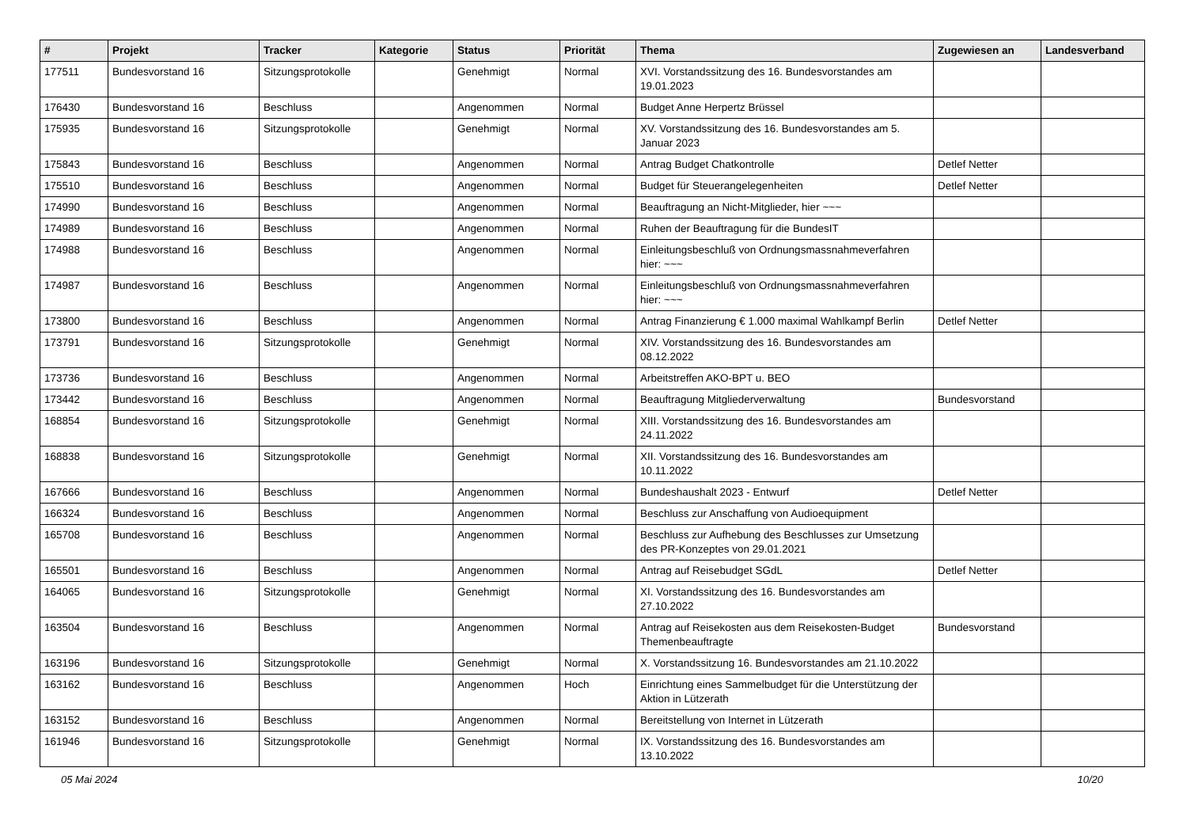| # | Projekt | Tracker | Kategorie | Status | Priorität | Thema | Zugewiesen an | Landesverband |
| --- | --- | --- | --- | --- | --- | --- | --- | --- |
| 177511 | Bundesvorstand 16 | Sitzungsprotokolle | | Genehmigt | Normal | XVI. Vorstandssitzung des 16. Bundesvorstandes am 19.01.2023 | | |
| 176430 | Bundesvorstand 16 | Beschluss | | Angenommen | Normal | Budget Anne Herpertz Brüssel | | |
| 175935 | Bundesvorstand 16 | Sitzungsprotokolle | | Genehmigt | Normal | XV. Vorstandssitzung des 16. Bundesvorstandes am 5. Januar 2023 | | |
| 175843 | Bundesvorstand 16 | Beschluss | | Angenommen | Normal | Antrag Budget Chatkontrolle | Detlef Netter | |
| 175510 | Bundesvorstand 16 | Beschluss | | Angenommen | Normal | Budget für Steuerangelegenheiten | Detlef Netter | |
| 174990 | Bundesvorstand 16 | Beschluss | | Angenommen | Normal | Beauftragung an Nicht-Mitglieder, hier ~~~ | | |
| 174989 | Bundesvorstand 16 | Beschluss | | Angenommen | Normal | Ruhen der Beauftragung für die BundesIT | | |
| 174988 | Bundesvorstand 16 | Beschluss | | Angenommen | Normal | Einleitungsbeschluß von Ordnungsmassnahmeverfahren hier: ~~~ | | |
| 174987 | Bundesvorstand 16 | Beschluss | | Angenommen | Normal | Einleitungsbeschluß von Ordnungsmassnahmeverfahren hier: ~~~ | | |
| 173800 | Bundesvorstand 16 | Beschluss | | Angenommen | Normal | Antrag Finanzierung € 1.000 maximal Wahlkampf Berlin | Detlef Netter | |
| 173791 | Bundesvorstand 16 | Sitzungsprotokolle | | Genehmigt | Normal | XIV. Vorstandssitzung des 16. Bundesvorstandes am 08.12.2022 | | |
| 173736 | Bundesvorstand 16 | Beschluss | | Angenommen | Normal | Arbeitstreffen AKO-BPT u. BEO | | |
| 173442 | Bundesvorstand 16 | Beschluss | | Angenommen | Normal | Beauftragung Mitgliederverwaltung | Bundesvorstand | |
| 168854 | Bundesvorstand 16 | Sitzungsprotokolle | | Genehmigt | Normal | XIII. Vorstandssitzung des 16. Bundesvorstandes am 24.11.2022 | | |
| 168838 | Bundesvorstand 16 | Sitzungsprotokolle | | Genehmigt | Normal | XII. Vorstandssitzung des 16. Bundesvorstandes am 10.11.2022 | | |
| 167666 | Bundesvorstand 16 | Beschluss | | Angenommen | Normal | Bundeshaushalt 2023 - Entwurf | Detlef Netter | |
| 166324 | Bundesvorstand 16 | Beschluss | | Angenommen | Normal | Beschluss zur Anschaffung von Audioequipment | | |
| 165708 | Bundesvorstand 16 | Beschluss | | Angenommen | Normal | Beschluss zur Aufhebung des Beschlusses zur Umsetzung des PR-Konzeptes von 29.01.2021 | | |
| 165501 | Bundesvorstand 16 | Beschluss | | Angenommen | Normal | Antrag auf Reisebudget SGdL | Detlef Netter | |
| 164065 | Bundesvorstand 16 | Sitzungsprotokolle | | Genehmigt | Normal | XI. Vorstandssitzung des 16. Bundesvorstandes am 27.10.2022 | | |
| 163504 | Bundesvorstand 16 | Beschluss | | Angenommen | Normal | Antrag auf Reisekosten aus dem Reisekosten-Budget Themenbeauftragte | Bundesvorstand | |
| 163196 | Bundesvorstand 16 | Sitzungsprotokolle | | Genehmigt | Normal | X. Vorstandssitzung 16. Bundesvorstandes am 21.10.2022 | | |
| 163162 | Bundesvorstand 16 | Beschluss | | Angenommen | Hoch | Einrichtung eines Sammelbudget für die Unterstützung der Aktion in Lützerath | | |
| 163152 | Bundesvorstand 16 | Beschluss | | Angenommen | Normal | Bereitstellung von Internet in Lützerath | | |
| 161946 | Bundesvorstand 16 | Sitzungsprotokolle | | Genehmigt | Normal | IX. Vorstandssitzung des 16. Bundesvorstandes am 13.10.2022 | | |
05 Mai 2024 10/20